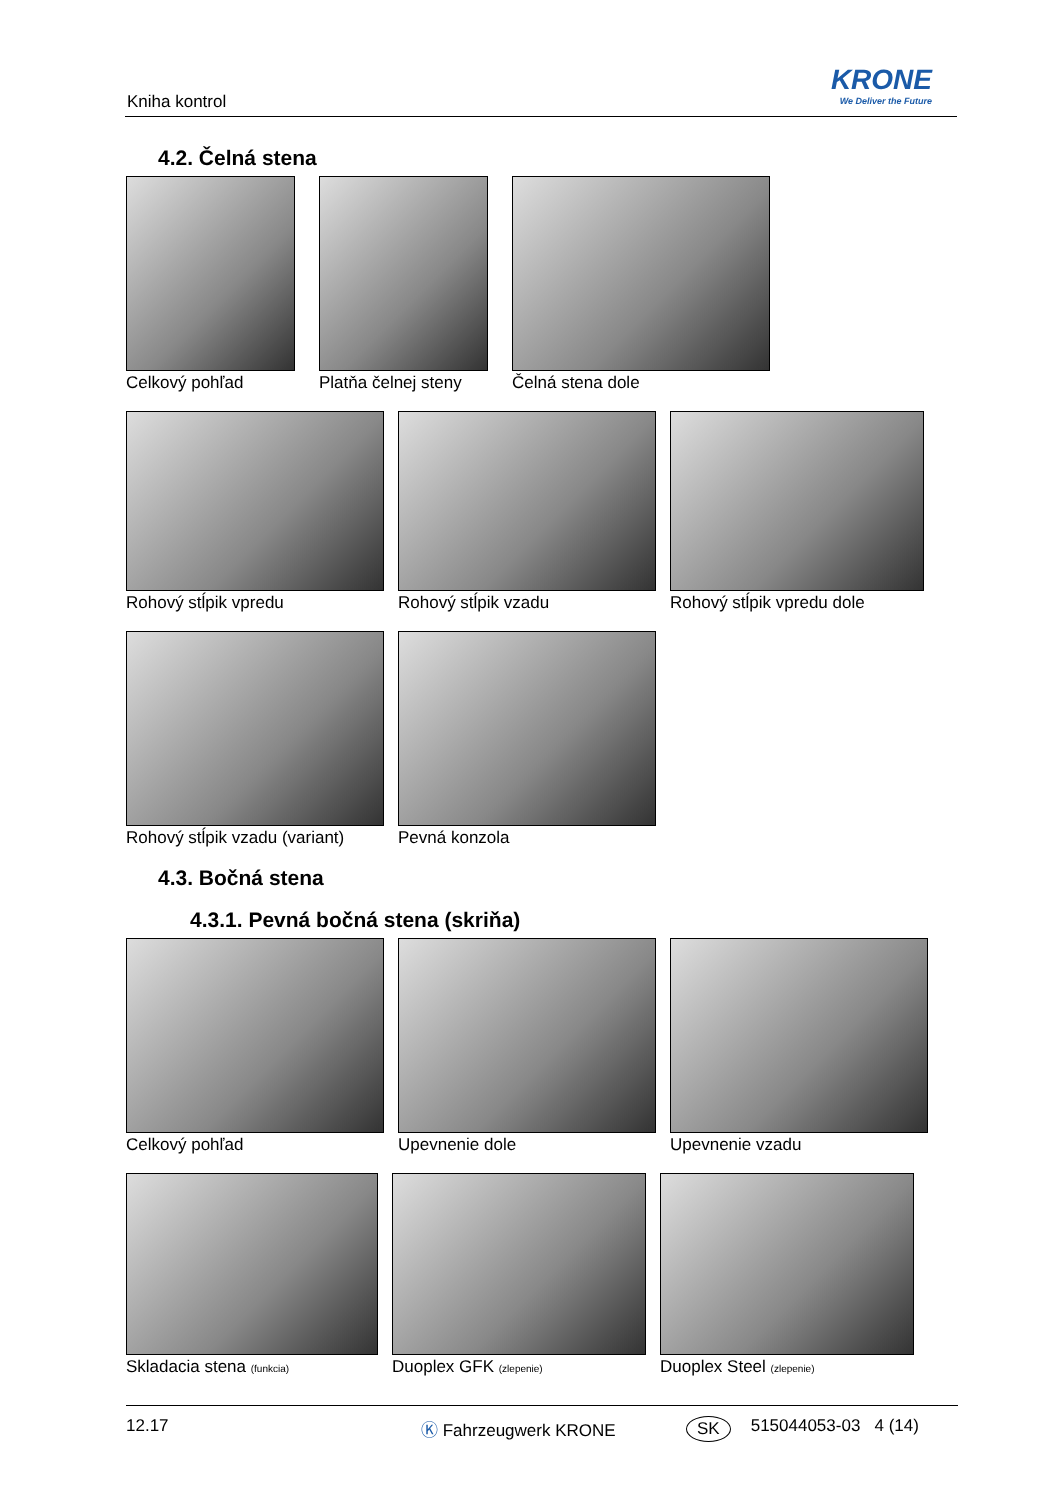Kniha kontrol
KRONE
We Deliver the Future
4.2. Čelná stena
Celkový pohľad Platňa čelnej steny Čelná stena dole
Rohový stĺpik vpredu Rohový stĺpik vzadu Rohový stĺpik vpredu dole
Rohový stĺpik vzadu (variant) Pevná konzola
4.3. Bočná stena
4.3.1. Pevná bočná stena (skriňa)
Celkový pohľad Upevnenie dole Upevnenie vzadu
Skladacia stena (funkcia)
Duoplex GFK (zlepenie)
Duoplex Steel (zlepenie)
12.17 Ⓚ Fahrzeugwerk KRONE SK 515044053-03 4 (14)